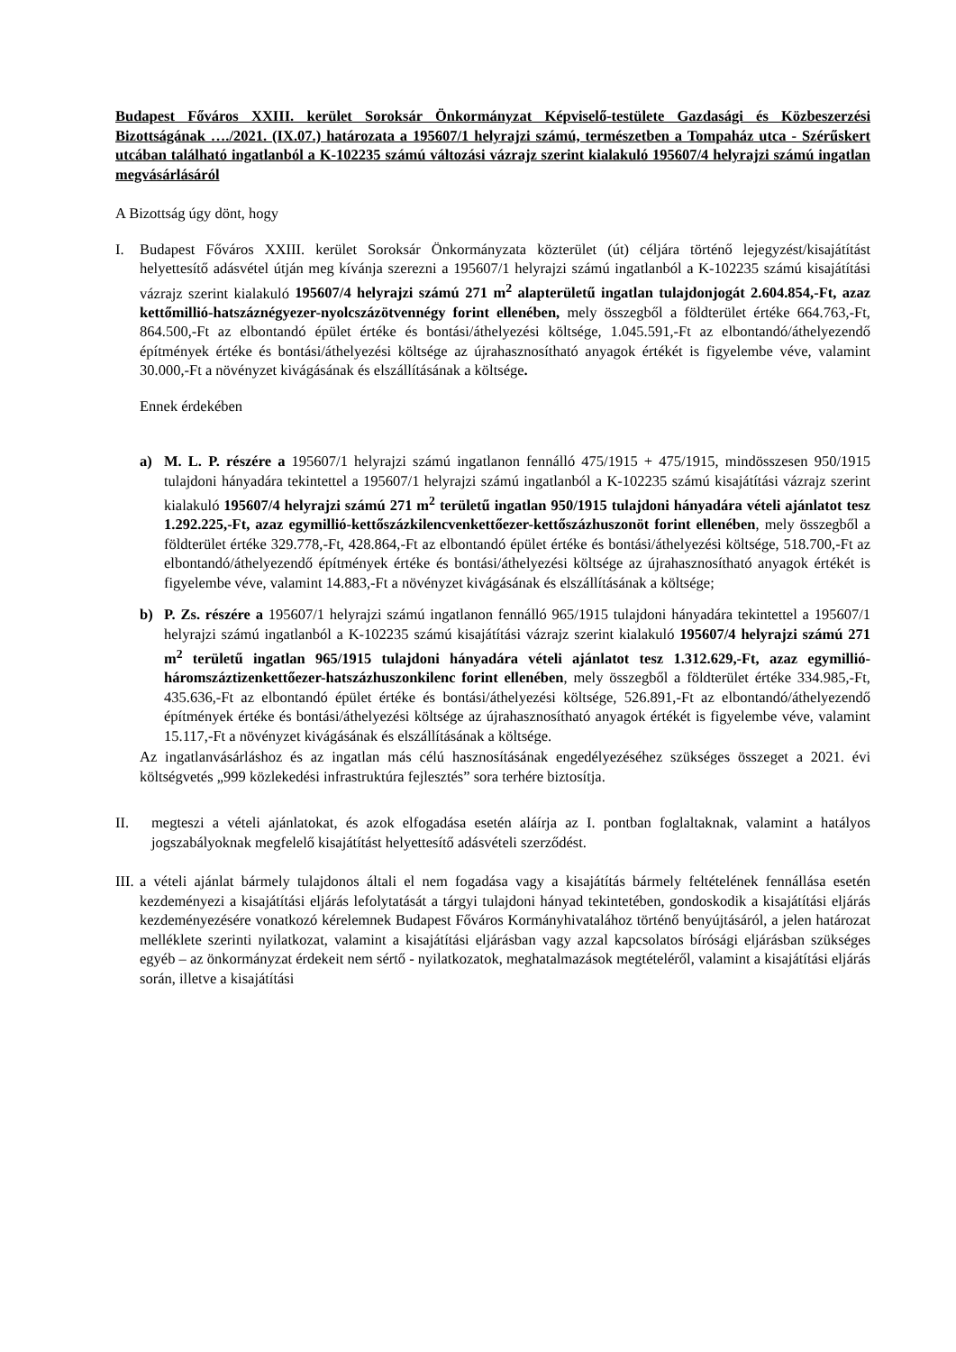Budapest Főváros XXIII. kerület Soroksár Önkormányzat Képviselő-testülete Gazdasági és Közbeszerzési Bizottságának …./2021. (IX.07.) határozata a 195607/1 helyrajzi számú, természetben a Tompaház utca - Szérűskert utcában található ingatlanból a K-102235 számú változási vázrajz szerint kialakuló 195607/4 helyrajzi számú ingatlan megvásárlásáról
A Bizottság úgy dönt, hogy
I. Budapest Főváros XXIII. kerület Soroksár Önkormányzata közterület (út) céljára történő lejegyzést/kisajátítást helyettesítő adásvétel útján meg kívánja szerezni a 195607/1 helyrajzi számú ingatlanból a K-102235 számú kisajátítási vázrajz szerint kialakuló 195607/4 helyrajzi számú 271 m<sup>2</sup> alapterületű ingatlan tulajdonjogát 2.604.854,-Ft, azaz kettőmillió-hatszáznégyezer-nyolcszázötvennégy forint ellenében, mely összegből a földterület értéke 664.763,-Ft, 864.500,-Ft az elbontandó épület értéke és bontási/áthelyezési költsége, 1.045.591,-Ft az elbontandó/áthelyezendő építmények értéke és bontási/áthelyezési költsége az újrahasznosítható anyagok értékét is figyelembe véve, valamint 30.000,-Ft a növényzet kivágásának és elszállításának a költsége.
Ennek érdekében
a) M. L. P. részére a 195607/1 helyrajzi számú ingatlanon fennálló 475/1915 + 475/1915, mindösszesen 950/1915 tulajdoni hányadára tekintettel a 195607/1 helyrajzi számú ingatlanból a K-102235 számú kisajátítási vázrajz szerint kialakuló 195607/4 helyrajzi számú 271 m<sup>2</sup> területű ingatlan 950/1915 tulajdoni hányadára vételi ajánlatot tesz 1.292.225,-Ft, azaz egymillió-kettőszázkilencvenkettőezer-kettőszázhuszonöt forint ellenében, mely összegből a földterület értéke 329.778,-Ft, 428.864,-Ft az elbontandó épület értéke és bontási/áthelyezési költsége, 518.700,-Ft az elbontandó/áthelyezendő építmények értéke és bontási/áthelyezési költsége az újrahasznosítható anyagok értékét is figyelembe véve, valamint 14.883,-Ft a növényzet kivágásának és elszállításának a költsége;
b) P. Zs. részére a 195607/1 helyrajzi számú ingatlanon fennálló 965/1915 tulajdoni hányadára tekintettel a 195607/1 helyrajzi számú ingatlanból a K-102235 számú kisajátítási vázrajz szerint kialakuló 195607/4 helyrajzi számú 271 m<sup>2</sup> területű ingatlan 965/1915 tulajdoni hányadára vételi ajánlatot tesz 1.312.629,-Ft, azaz egymillió-háromszáztizenkettőezer-hatszázhuszonkilenc forint ellenében, mely összegből a földterület értéke 334.985,-Ft, 435.636,-Ft az elbontandó épület értéke és bontási/áthelyezési költsége, 526.891,-Ft az elbontandó/áthelyezendő építmények értéke és bontási/áthelyezési költsége az újrahasznosítható anyagok értékét is figyelembe véve, valamint 15.117,-Ft a növényzet kivágásának és elszállításának a költsége.
Az ingatlanvásárláshoz és az ingatlan más célú hasznosításának engedélyezéséhez szükséges összeget a 2021. évi költségvetés „999 közlekedési infrastruktúra fejlesztés” sora terhére biztosítja.
II. megteszi a vételi ajánlatokat, és azok elfogadása esetén aláírja az I. pontban foglaltaknak, valamint a hatályos jogszabályoknak megfelelő kisajátítást helyettesítő adásvételi szerződést.
III.
a vételi ajánlat bármely tulajdonos általi el nem fogadása vagy a kisajátítás bármely feltételének fennállása esetén kezdeményezi a kisajátítási eljárás lefolytatását a tárgyi tulajdoni hányad tekintetében, gondoskodik a kisajátítási eljárás kezdeményezésére vonatkozó kérelemnek Budapest Főváros Kormányhivatalához történő benyújtásáról, a jelen határozat melléklete szerinti nyilatkozat, valamint a kisajátítási eljárásban vagy azzal kapcsolatos bírósági eljárásban szükséges egyéb – az önkormányzat érdekeit nem sértő - nyilatkozatok, meghatalmazások megtételéről, valamint a kisajátítási eljárás során, illetve a kisajátítási